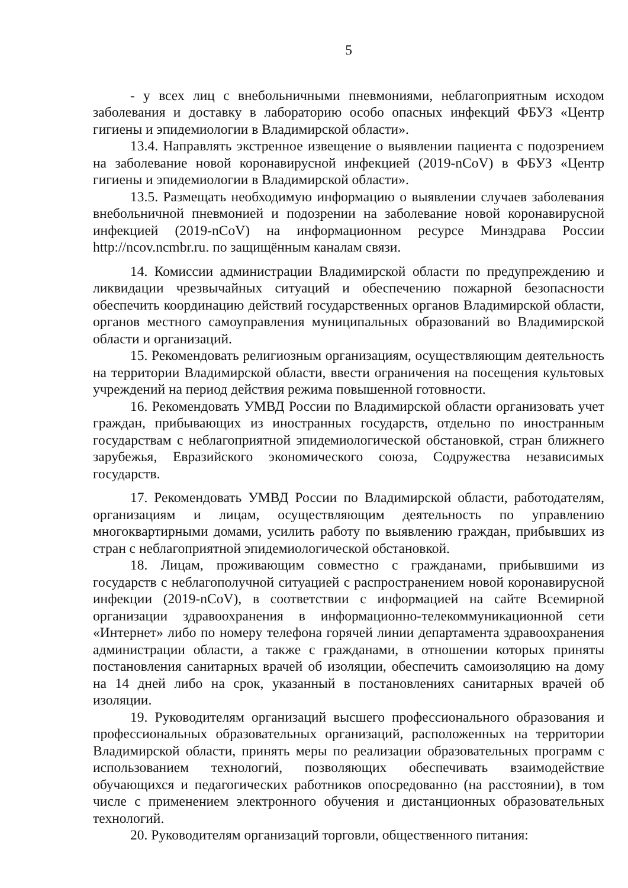5
- у всех лиц с внебольничными пневмониями, неблагоприятным исходом заболевания и доставку в лабораторию особо опасных инфекций ФБУЗ «Центр гигиены и эпидемиологии в Владимирской области».
13.4. Направлять экстренное извещение о выявлении пациента с подозрением на заболевание новой коронавирусной инфекцией (2019-nCoV) в ФБУЗ «Центр гигиены и эпидемиологии в Владимирской области».
13.5. Размещать необходимую информацию о выявлении случаев заболевания внебольничной пневмонией и подозрении на заболевание новой коронавирусной инфекцией (2019-nCoV) на информационном ресурсе Минздрава России http://ncov.ncmbr.ru. по защищённым каналам связи.
14. Комиссии администрации Владимирской области по предупреждению и ликвидации чрезвычайных ситуаций и обеспечению пожарной безопасности обеспечить координацию действий государственных органов Владимирской области, органов местного самоуправления муниципальных образований во Владимирской области и организаций.
15. Рекомендовать религиозным организациям, осуществляющим деятельность на территории Владимирской области, ввести ограничения на посещения культовых учреждений на период действия режима повышенной готовности.
16. Рекомендовать УМВД России по Владимирской области организовать учет граждан, прибывающих из иностранных государств, отдельно по иностранным государствам с неблагоприятной эпидемиологической обстановкой, стран ближнего зарубежья, Евразийского экономического союза, Содружества независимых государств.
17. Рекомендовать УМВД России по Владимирской области, работодателям, организациям и лицам, осуществляющим деятельность по управлению многоквартирными домами, усилить работу по выявлению граждан, прибывших из стран с неблагоприятной эпидемиологической обстановкой.
18. Лицам, проживающим совместно с гражданами, прибывшими из государств с неблагополучной ситуацией с распространением новой коронавирусной инфекции (2019-nCoV), в соответствии с информацией на сайте Всемирной организации здравоохранения в информационно-телекоммуникационной сети «Интернет» либо по номеру телефона горячей линии департамента здравоохранения администрации области, а также с гражданами, в отношении которых приняты постановления санитарных врачей об изоляции, обеспечить самоизоляцию на дому на 14 дней либо на срок, указанный в постановлениях санитарных врачей об изоляции.
19. Руководителям организаций высшего профессионального образования и профессиональных образовательных организаций, расположенных на территории Владимирской области, принять меры по реализации образовательных программ с использованием технологий, позволяющих обеспечивать взаимодействие обучающихся и педагогических работников опосредованно (на расстоянии), в том числе с применением электронного обучения и дистанционных образовательных технологий.
20. Руководителям организаций торговли, общественного питания: